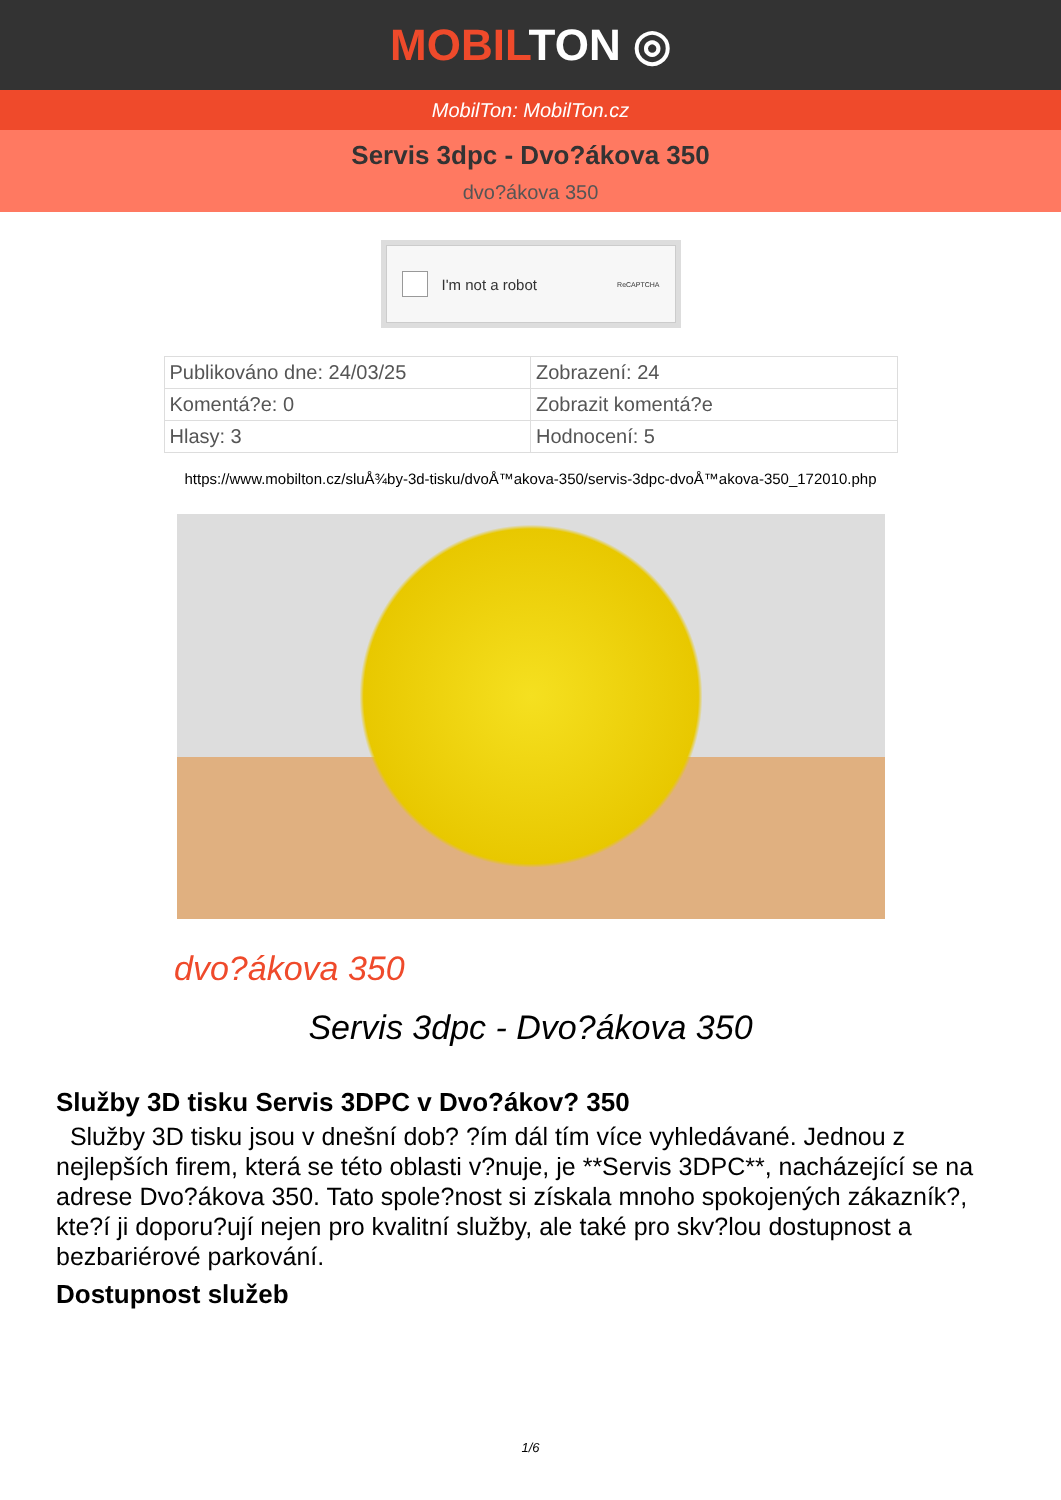MOBILTON ◎
MobilTon: MobilTon.cz
Servis 3dpc - Dvo?ákova 350
dvo?ákova 350
I'm not a robot ReCAPTCHA
| Publikováno dne: 24/03/25 | Zobrazení: 24 |
| Komentá?e: 0 | Zobrazit komentá?e |
| Hlasy: 3 | Hodnocení: 5 |
https://www.mobilton.cz/sluÅ¾by-3d-tisku/dvoÅ™akova-350/servis-3dpc-dvoÅ™akova-350_172010.php
dvo?ákova 350
Servis 3dpc - Dvo?ákova 350
Služby 3D tisku Servis 3DPC v Dvo?ákov? 350
Služby 3D tisku jsou v dnešní dob? ?ím dál tím více vyhledávané. Jednou z nejlepších firem, která se této oblasti v?nuje, je **Servis 3DPC**, nacházející se na adrese Dvo?ákova 350. Tato spole?nost si získala mnoho spokojených zákazník?, kte?í ji doporu?ují nejen pro kvalitní služby, ale také pro skv?lou dostupnost a bezbariérové parkování.
Dostupnost služeb
1/6